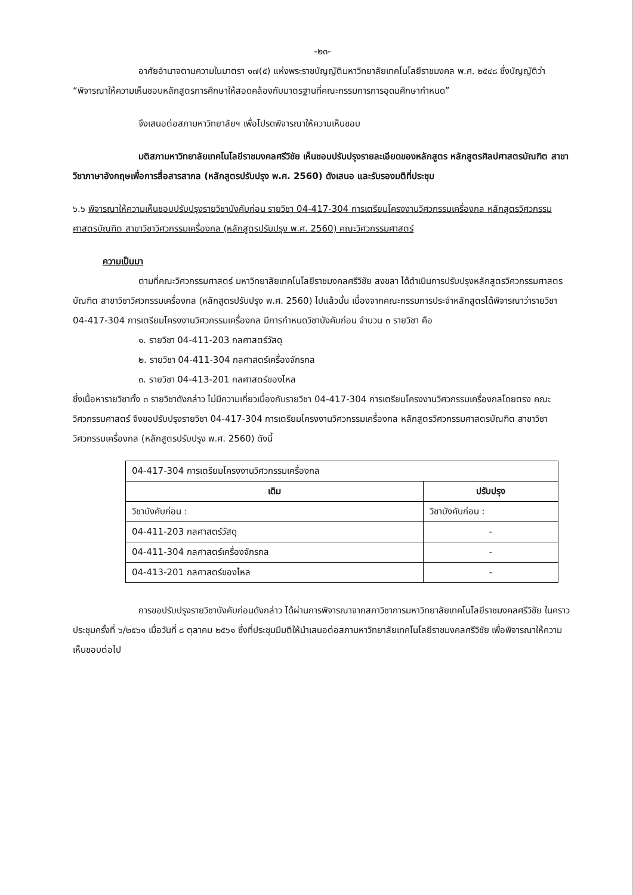-๒๓-
อาศัยอำนาจตามความในมาตรา ๑๗(๕) แห่งพระราชบัญญัติมหาวิทยาลัยเทคโนโลยีราชมงคล พ.ศ. ๒๕๔๘ ซึ่งบัญญัติว่า “พิจารณาให้ความเห็นชอบหลักสูตรการศึกษาให้สอดคล้องกับมาตรฐานที่คณะกรรมการการอุดมศึกษากำหนด”
จึงเสนอต่อสภามหาวิทยาลัยฯ เพื่อโปรดพิจารณาให้ความเห็นชอบ
มติสภามหาวิทยาลัยเทคโนโลยีราชมงคลศรีวิชัย เห็นชอบปรับปรุงรายละเอียดของหลักสูตร หลักสูตรศิลปศาสตรบัณฑิต สาขาวิชาภาษาอังกฤษเพื่อการสื่อสารสากล (หลักสูตรปรับปรุง พ.ศ. 2560) ดังเสนอ และรับรองมติที่ประชุม
๖.๖ พิจารณาให้ความเห็นชอบปรับปรุงรายวิชาบังคับก่อน รายวิชา 04-417-304 การเตรียมโครงงานวิศวกรรมเครื่องกล หลักสูตรวิศวกรรมศาสตรบัณฑิต สาขาวิชาวิศวกรรมเครื่องกล (หลักสูตรปรับปรุง พ.ศ. 2560) คณะวิศวกรรมศาสตร์
ความเป็นมา
ตามที่คณะวิศวกรรมศาสตร์ มหาวิทยาลัยเทคโนโลยีราชมงคลศรีวิชัย สงขลา ได้ดำเนินการปรับปรุงหลักสูตรวิศวกรรมศาสตรบัณฑิต สาขาวิชาวิศวกรรมเครื่องกล (หลักสูตรปรับปรุง พ.ศ. 2560) ไปแล้วนั้น เนื่องจากคณะกรรมการประจำหลักสูตรได้พิจารณาว่ารายวิชา 04-417-304 การเตรียมโครงงานวิศวกรรมเครื่องกล มีการกำหนดวิชาบังคับก่อน จำนวน ๓ รายวิชา คือ
๑. รายวิชา 04-411-203 กลศาสตร์วัสดุ
๒. รายวิชา 04-411-304 กลศาสตร์เครื่องจักรกล
๓. รายวิชา 04-413-201 กลศาสตร์ของไหล
ซึ่งเนื้อหารายวิชาทั้ง ๓ รายวิชาดังกล่าว ไม่มีความเกี่ยวเนื่องกับรายวิชา 04-417-304 การเตรียมโครงงานวิศวกรรมเครื่องกลโดยตรง คณะวิศวกรรมศาสตร์ จึงขอปรับปรุงรายวิชา 04-417-304 การเตรียมโครงงานวิศวกรรมเครื่องกล หลักสูตรวิศวกรรมศาสตรบัณฑิต สาขาวิชาวิศวกรรมเครื่องกล (หลักสูตรปรับปรุง พ.ศ. 2560) ดังนี้
| 04-417-304 การเตรียมโครงงานวิศวกรรมเครื่องกล | |
| เดิม | ปรับปรุง |
| วิชาบังคับก่อน : | วิชาบังคับก่อน : |
| 04-411-203 กลศาสตร์วัสดุ | - |
| 04-411-304 กลศาสตร์เครื่องจักรกล | - |
| 04-413-201 กลศาสตร์ของไหล | - |
การขอปรับปรุงรายวิชาบังคับก่อนดังกล่าว ได้ผ่านการพิจารณาจากสภาวิชาการมหาวิทยาลัยเทคโนโลยีราชมงคลศรีวิชัย ในคราวประชุมครั้งที่ ๖/๒๕๖๑ เมื่อวันที่ ๘ ตุลาคม ๒๕๖๑ ซึ่งที่ประชุมมีมติให้นำเสนอต่อสภามหาวิทยาลัยเทคโนโลยีราชมงคลศรีวิชัย เพื่อพิจารณาให้ความเห็นชอบต่อไป